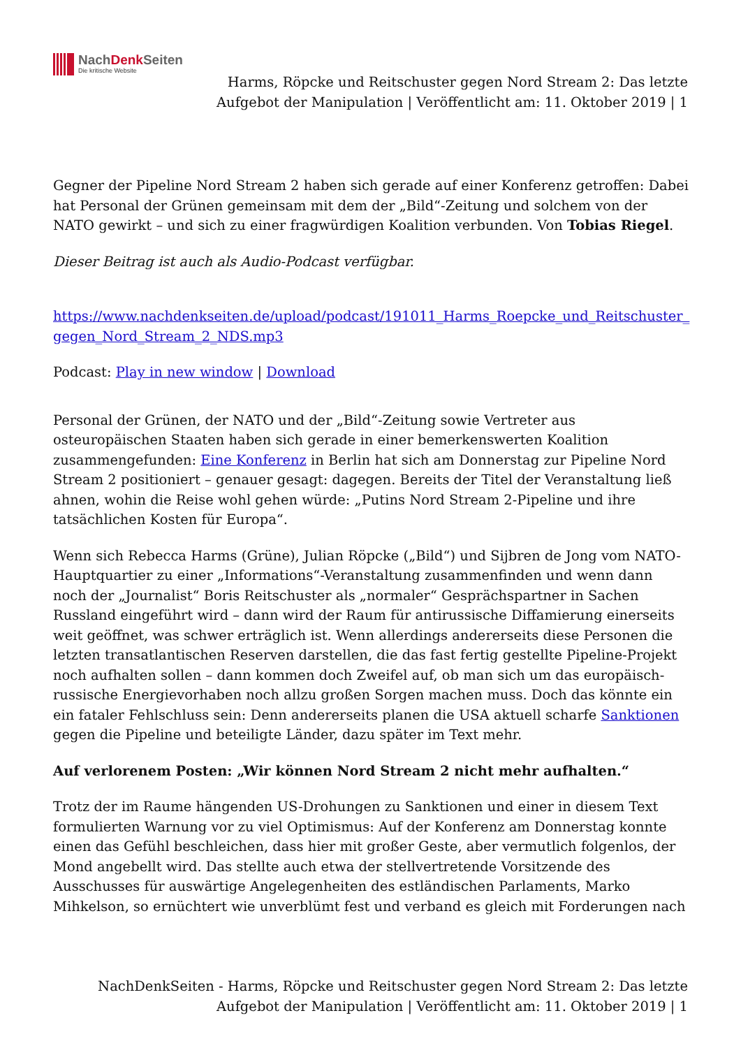NachDenk Seiten
Die kritische Website
Harms, Röpcke und Reitschuster gegen Nord Stream 2: Das letzte Aufgebot der Manipulation | Veröffentlicht am: 11. Oktober 2019 | 1
Gegner der Pipeline Nord Stream 2 haben sich gerade auf einer Konferenz getroffen: Dabei hat Personal der Grünen gemeinsam mit dem der „Bild“-Zeitung und solchem von der NATO gewirkt – und sich zu einer fragwürdigen Koalition verbunden. Von Tobias Riegel.
Dieser Beitrag ist auch als Audio-Podcast verfügbar.
https://www.nachdenkseiten.de/upload/podcast/191011_Harms_Roepcke_und_Reitschuster_ gegen_Nord_Stream_2_NDS.mp3
Podcast: Play in new window | Download
Personal der Grünen, der NATO und der „Bild“-Zeitung sowie Vertreter aus osteuropäischen Staaten haben sich gerade in einer bemerkenswerten Koalition zusammengefunden: Eine Konferenz in Berlin hat sich am Donnerstag zur Pipeline Nord Stream 2 positioniert – genauer gesagt: dagegen. Bereits der Titel der Veranstaltung ließ ahnen, wohin die Reise wohl gehen würde: „Putins Nord Stream 2-Pipeline und ihre tatsächlichen Kosten für Europa“.
Wenn sich Rebecca Harms (Grüne), Julian Röpcke („Bild“) und Sijbren de Jong vom NATO-Hauptquartier zu einer „Informations“-Veranstaltung zusammenfinden und wenn dann noch der „Journalist“ Boris Reitschuster als „normaler“ Gesprächspartner in Sachen Russland eingeführt wird – dann wird der Raum für antirussische Diffamierung einerseits weit geöffnet, was schwer erträglich ist. Wenn allerdings andererseits diese Personen die letzten transatlantischen Reserven darstellen, die das fast fertig gestellte Pipeline-Projekt noch aufhalten sollen – dann kommen doch Zweifel auf, ob man sich um das europäisch-russische Energievorhaben noch allzu großen Sorgen machen muss. Doch das könnte ein ein fataler Fehlschluss sein: Denn andererseits planen die USA aktuell scharfe Sanktionen gegen die Pipeline und beteiligte Länder, dazu später im Text mehr.
Auf verlorenem Posten: „Wir können Nord Stream 2 nicht mehr aufhalten.“
Trotz der im Raume hängenden US-Drohungen zu Sanktionen und einer in diesem Text formulierten Warnung vor zu viel Optimismus: Auf der Konferenz am Donnerstag konnte einen das Gefühl beschleichen, dass hier mit großer Geste, aber vermutlich folgenlos, der Mond angebellt wird. Das stellte auch etwa der stellvertretende Vorsitzende des Ausschusses für auswärtige Angelegenheiten des estländischen Parlaments, Marko Mihkelson, so ernüchtert wie unverblümt fest und verband es gleich mit Forderungen nach
NachDenkSeiten - Harms, Röpcke und Reitschuster gegen Nord Stream 2: Das letzte Aufgebot der Manipulation | Veröffentlicht am: 11. Oktober 2019 | 1